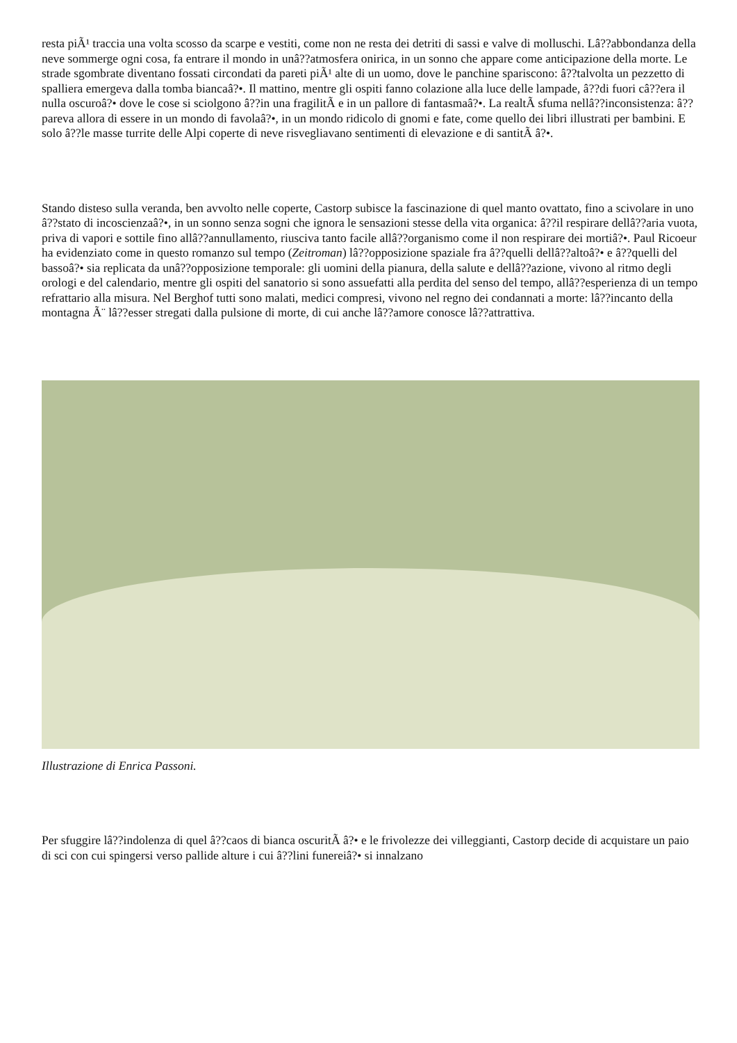resta piÃ¹ traccia una volta scosso da scarpe e vestiti, come non ne resta dei detriti di sassi e valve di molluschi. Lâ??abbondanza della neve sommerge ogni cosa, fa entrare il mondo in unâ??atmosfera onirica, in un sonno che appare come anticipazione della morte. Le strade sgombrate diventano fossati circondati da pareti piÃ¹ alte di un uomo, dove le panchine spariscono: â??talvolta un pezzetto di spalliera emergeva dalla tomba biancaâ?•. Il mattino, mentre gli ospiti fanno colazione alla luce delle lampade, â??di fuori câ??era il nulla oscuroâ?• dove le cose si sciolgono â??in una fragilitÃ e in un pallore di fantasmaâ?•. La realtÃ sfuma nellâ??inconsistenza: â??pareva allora di essere in un mondo di favolaâ?•, in un mondo ridicolo di gnomi e fate, come quello dei libri illustrati per bambini. E solo â??le masse turrite delle Alpi coperte di neve risvegliavano sentimenti di elevazione e di santitÃ â?•.
Stando disteso sulla veranda, ben avvolto nelle coperte, Castorp subisce la fascinazione di quel manto ovattato, fino a scivolare in uno â??stato di incoscienzaâ?•, in un sonno senza sogni che ignora le sensazioni stesse della vita organica: â??il respirare dellâ??aria vuota, priva di vapori e sottile fino allâ??annullamento, riusciva tanto facile allâ??organismo come il non respirare dei mortiâ?•. Paul Ricoeur ha evidenziato come in questo romanzo sul tempo (Zeitroman) lâ??opposizione spaziale fra â??quelli dellâ??altoâ?• e â??quelli del bassoâ?• sia replicata da unâ??opposizione temporale: gli uomini della pianura, della salute e dellâ??azione, vivono al ritmo degli orologi e del calendario, mentre gli ospiti del sanatorio si sono assuefatti alla perdita del senso del tempo, allâ??esperienza di un tempo refrattario alla misura. Nel Berghof tutti sono malati, medici compresi, vivono nel regno dei condannati a morte: lâ??incanto della montagna Ã¨ lâ??esser stregati dalla pulsione di morte, di cui anche lâ??amore conosce lâ??attrattiva.
Illustrazione di Enrica Passoni.
Per sfuggire lâ??indolenza di quel â??caos di bianca oscuritÃ â?• e le frivolezze dei villeggianti, Castorp decide di acquistare un paio di sci con cui spingersi verso pallide alture i cui â??lini funereiâ?• si innalzano